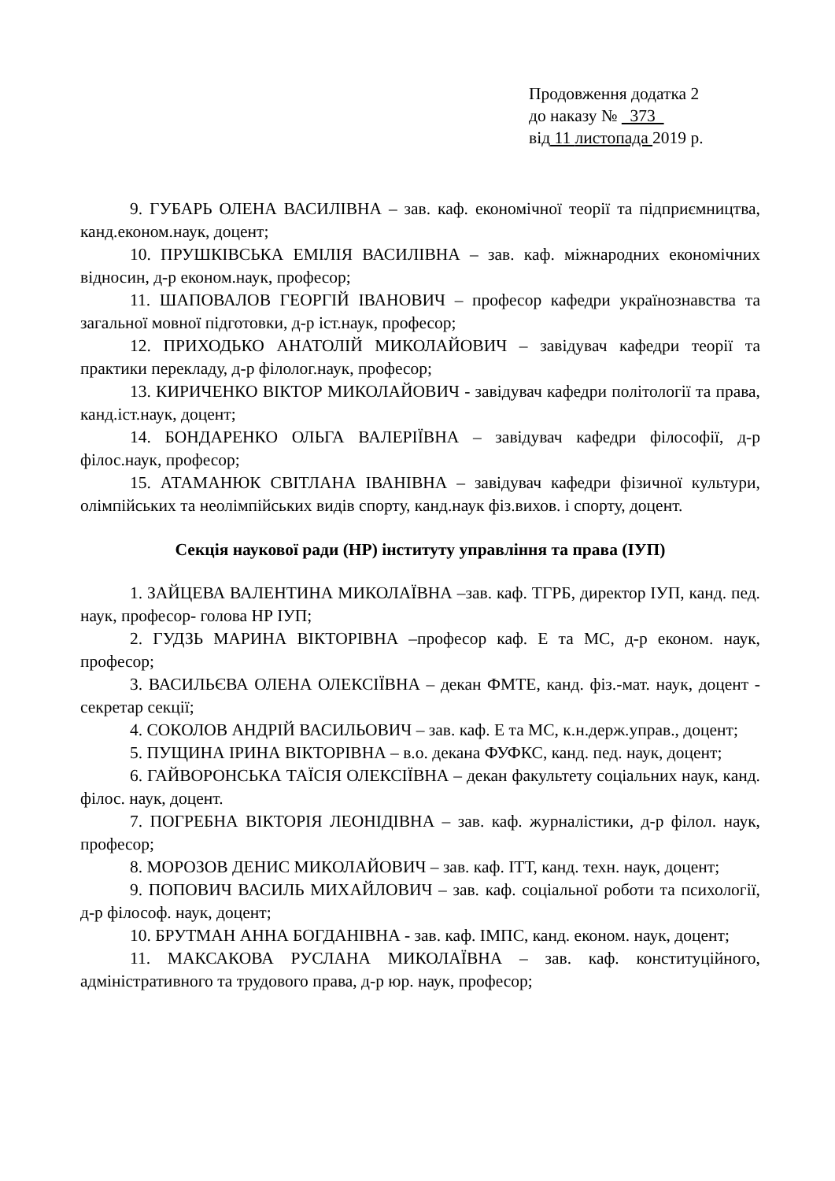Продовження додатка 2
до наказу № 373
від 11 листопада 2019 р.
9. ГУБАРЬ ОЛЕНА ВАСИЛІВНА – зав. каф. економічної теорії та підприємництва, канд.економ.наук, доцент;
10. ПРУШКІВСЬКА ЕМІЛІЯ ВАСИЛІВНА – зав. каф. міжнародних економічних відносин, д-р економ.наук, професор;
11. ШАПОВАЛОВ ГЕОРГІЙ ІВАНОВИЧ – професор кафедри українознавства та загальної мовної підготовки, д-р іст.наук, професор;
12. ПРИХОДЬКО АНАТОЛІЙ МИКОЛАЙОВИЧ – завідувач кафедри теорії та практики перекладу, д-р філолог.наук, професор;
13. КИРИЧЕНКО ВІКТОР МИКОЛАЙОВИЧ - завідувач кафедри політології та права, канд.іст.наук, доцент;
14. БОНДАРЕНКО ОЛЬГА ВАЛЕРІЇВНА – завідувач кафедри філософії, д-р філос.наук, професор;
15. АТАМАНЮК СВІТЛАНА ІВАНІВНА – завідувач кафедри фізичної культури, олімпійських та неолімпійських видів спорту, канд.наук фіз.вихов. і спорту, доцент.
Секція наукової ради (НР) інституту управління та права (ІУП)
1. ЗАЙЦЕВА ВАЛЕНТИНА МИКОЛАЇВНА –зав. каф. ТГРБ, директор ІУП, канд. пед. наук, професор- голова НР ІУП;
2. ГУДЗЬ МАРИНА ВІКТОРІВНА –професор каф. Е та МС, д-р економ. наук, професор;
3. ВАСИЛЬЄВА ОЛЕНА ОЛЕКСІЇВНА – декан ФМТЕ, канд. фіз.-мат. наук, доцент - секретар секції;
4. СОКОЛОВ АНДРІЙ ВАСИЛЬОВИЧ – зав. каф. Е та МС, к.н.держ.управ., доцент;
5. ПУЩИНА ІРИНА ВІКТОРІВНА – в.о. декана ФУФКС, канд. пед. наук, доцент;
6. ГАЙВОРОНСЬКА ТАЇСІЯ ОЛЕКСІЇВНА – декан факультету соціальних наук, канд. філос. наук, доцент.
7. ПОГРЕБНА ВІКТОРІЯ ЛЕОНІДІВНА – зав. каф. журналістики, д-р філол. наук, професор;
8. МОРОЗОВ ДЕНИС МИКОЛАЙОВИЧ – зав. каф. ІТТ, канд. техн. наук, доцент;
9. ПОПОВИЧ ВАСИЛЬ МИХАЙЛОВИЧ – зав. каф. соціальної роботи та психології, д-р філософ. наук, доцент;
10. БРУТМАН АННА БОГДАНІВНА - зав. каф. ІМПС, канд. економ. наук, доцент;
11. МАКСАКОВА РУСЛАНА МИКОЛАЇВНА – зав. каф. конституційного, адміністративного та трудового права, д-р юр. наук, професор;